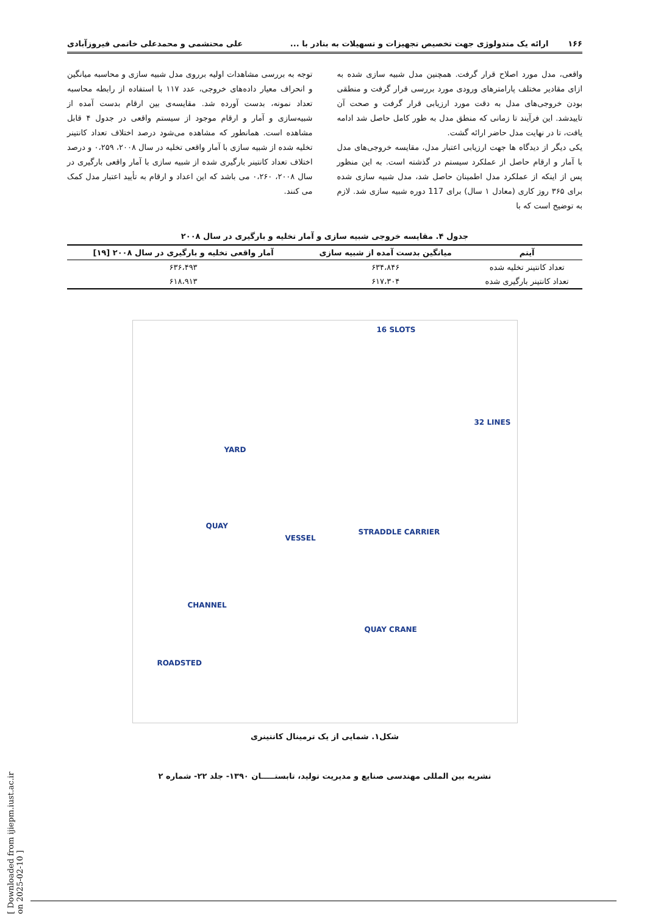۱۶۶ ارائه یک متدولوژی جهت تخصیص تجهیزات و تسهیلات به بنادر با ... علی محتشمی و محمدعلی خاتمی فیروزآبادی
واقعی، مدل مورد اصلاح قرار گرفت. همچنین مدل شبیه سازی شده به ازای مقادیر مختلف پارامترهای ورودی مورد بررسی قرار گرفت و منطقی بودن خروجی‌های مدل به دقت مورد ارزیابی قرار گرفت و صحت آن تاییدشد. این فرآیند تا زمانی که منطق مدل به طور کامل حاصل شد ادامه یافت، تا در نهایت مدل حاضر ارائه گشت.
یکی دیگر از دیدگاه ها جهت ارزیابی اعتبار مدل، مقایسه خروجی‌های مدل با آمار و ارقام حاصل از عملکرد سیستم در گذشته است. به این منظور پس از اینکه از عملکرد مدل اطمینان حاصل شد، مدل شبیه سازی شده برای ۳۶۵ روز کاری (معادل ۱ سال) برای 117 دوره شبیه سازی شد. لازم به توضیح است که با
توجه به بررسی مشاهدات اولیه برروی مدل شبیه سازی و محاسبه میانگین و انحراف معیار داده‌های خروجی، عدد ۱۱۷ با استفاده از رابطه محاسبه تعداد نمونه، بدست آورده شد. مقایسه‌ی بین ارقام بدست آمده از شبیه‌سازی و آمار و ارقام موجود از سیستم واقعی در جدول ۴ قابل مشاهده است. همانطور که مشاهده می‌شود درصد اختلاف تعداد کانتینر تخلیه شده از شبیه سازی با آمار واقعی تخلیه در سال ۲۰۰۸، ۰،۲۵۹ و درصد اختلاف تعداد کانتینر بارگیری شده از شبیه سازی با آمار واقعی بارگیری در سال ۲۰۰۸، ۰،۲۶۰ می باشد که این اعداد و ارقام به تأیید اعتبار مدل کمک می کنند.
جدول ۴. مقایسه خروجی شبیه سازی و آمار تخلیه و بارگیری در سال ۲۰۰۸
| آیتم | میانگین بدست آمده از شبیه سازی | آمار واقعی تخلیه و بارگیری در سال ۲۰۰۸ [۱۹] |
| --- | --- | --- |
| تعداد کانتینر تخلیه شده | ۶۳۴،۸۴۶ | ۶۳۶،۴۹۳ |
| تعداد کانتینر بارگیری شده | ۶۱۷،۳۰۴ | ۶۱۸،۹۱۳ |
16 SLOTS
32 LINES
YARD
QUAY
VESSEL
STRADDLE CARRIER
CHANNEL
QUAY CRANE
ROADSTED
شکل۱. شمایی از یک ترمینال کانتینری
نشریه بین المللی مهندسی صنایع و مدیریت تولید، تابستـــــان ۱۳۹۰- جلد ۲۲- شماره ۲
[ Downloaded from ijiepm.iust.ac.ir on 2025-02-10 ]